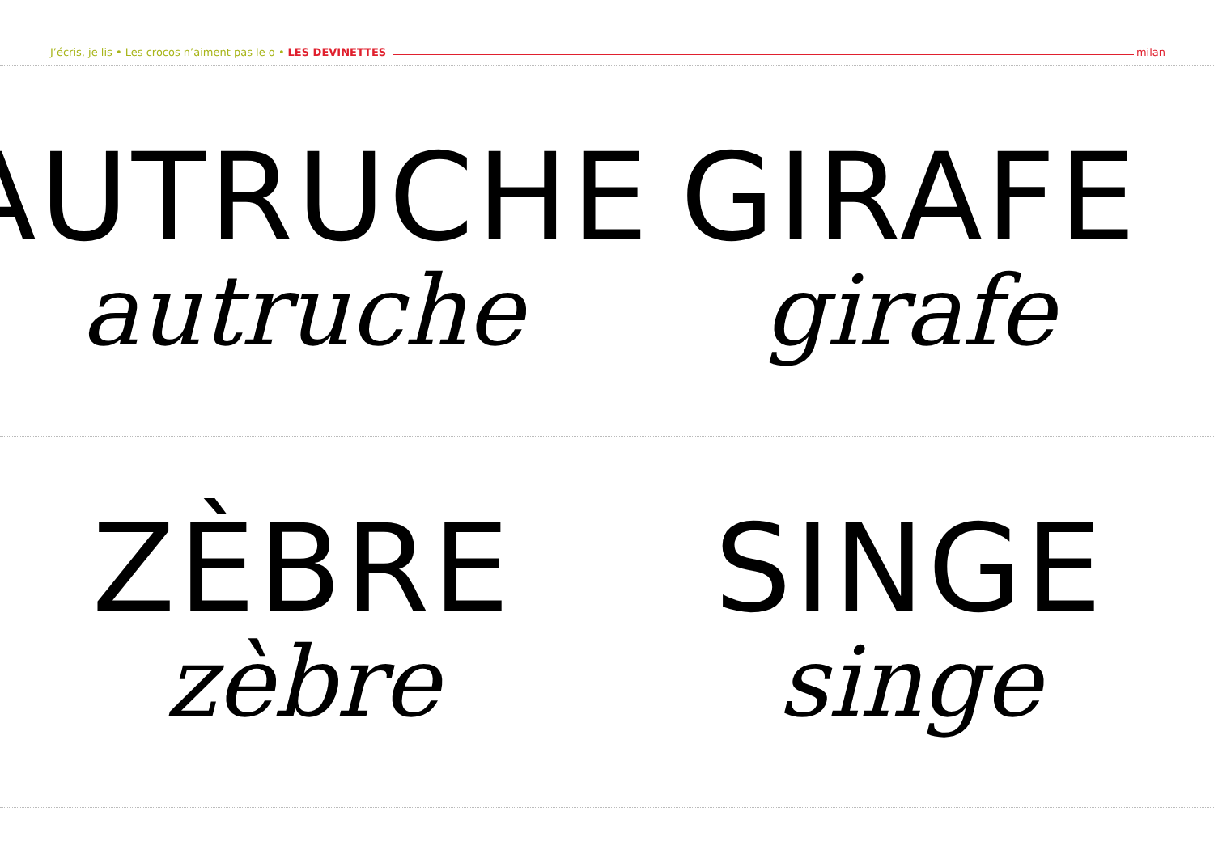J’écris, je lis • Les crocos n’aiment pas le o • LES DEVINETTES milan
AUTRUCHE
autruche
GIRAFE
girafe
ZÈBRE
zèbre
SINGE
singe